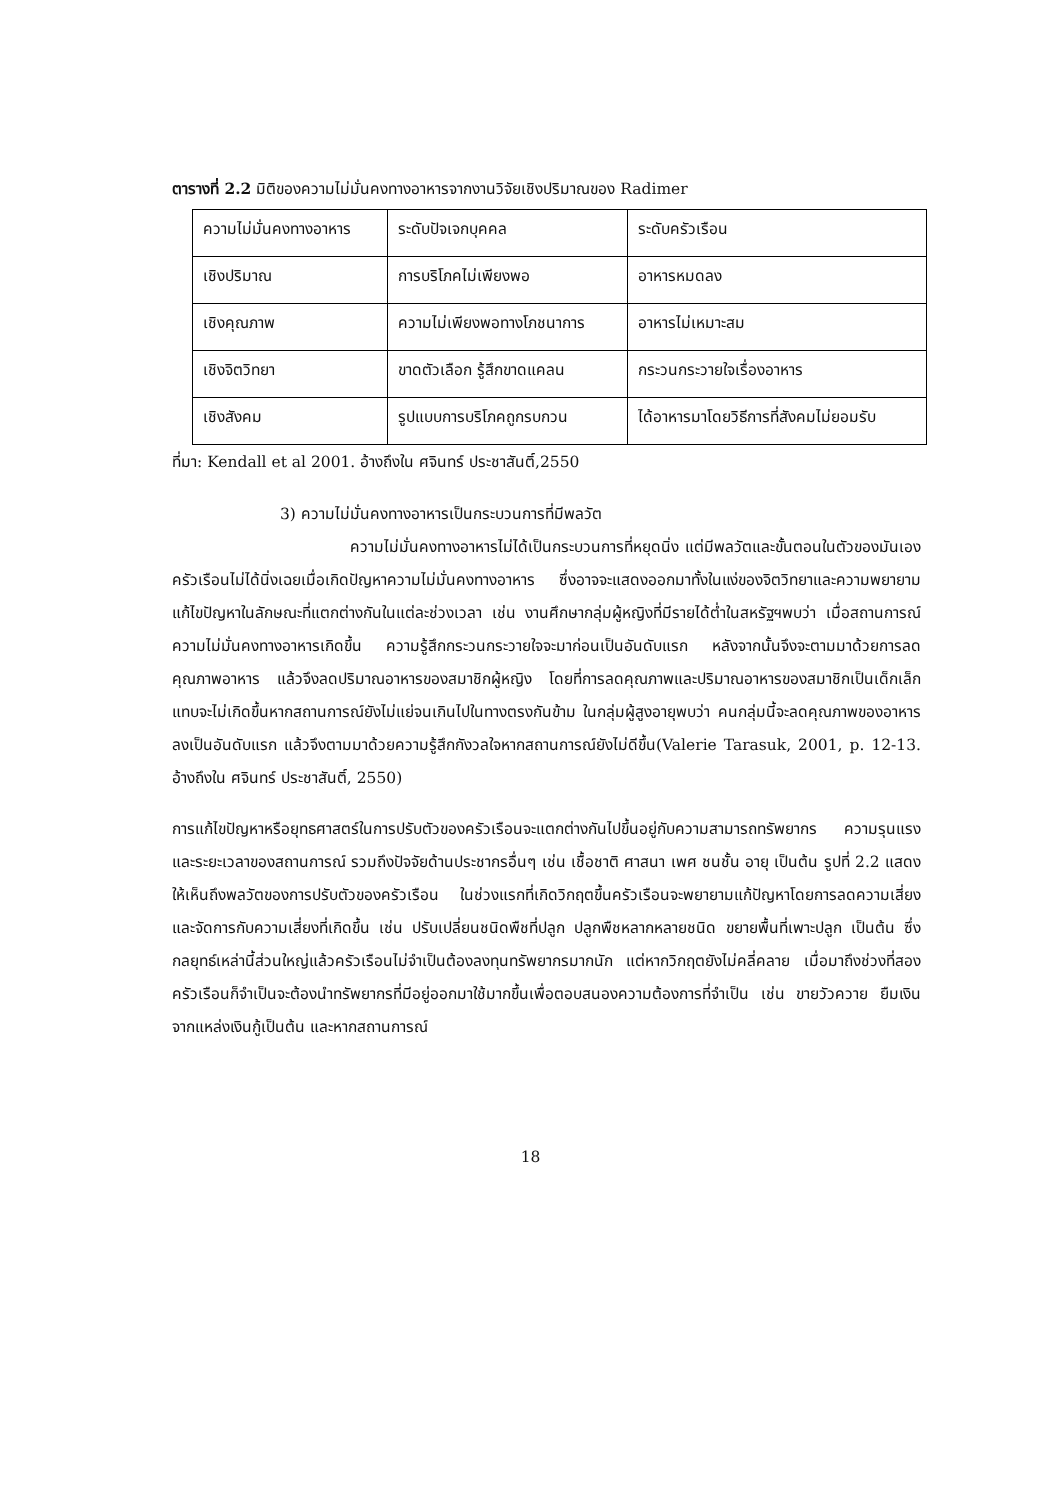ตารางที่ 2.2 มิติของความไม่มั่นคงทางอาหารจากงานวิจัยเชิงปริมาณของ Radimer
| ความไม่มั่นคงทางอาหาร | ระดับปัจเจกบุคคล | ระดับครัวเรือน |
| เชิงปริมาณ | การบริโภคไม่เพียงพอ | อาหารหมดลง |
| เชิงคุณภาพ | ความไม่เพียงพอทางโภชนาการ | อาหารไม่เหมาะสม |
| เชิงจิตวิทยา | ขาดตัวเลือก รู้สึกขาดแคลน | กระวนกระวายใจเรื่องอาหาร |
| เชิงสังคม | รูปแบบการบริโภคถูกรบกวน | ได้อาหารมาโดยวิธีการที่สังคมไม่ยอมรับ |
ที่มา: Kendall et al 2001. อ้างถึงใน ศจินทร์ ประชาสันติ์,2550
3) ความไม่มั่นคงทางอาหารเป็นกระบวนการที่มีพลวัต
ความไม่มั่นคงทางอาหารไม่ได้เป็นกระบวนการที่หยุดนิ่ง แต่มีพลวัตและขั้นตอนในตัวของมันเองครัวเรือนไม่ได้นิ่งเฉยเมื่อเกิดปัญหาความไม่มั่นคงทางอาหาร ซึ่งอาจจะแสดงออกมาทั้งในแง่ของจิตวิทยาและความพยายามแก้ไขปัญหาในลักษณะที่แตกต่างกันในแต่ละช่วงเวลา เช่น งานศึกษากลุ่มผู้หญิงที่มีรายได้ต่ำในสหรัฐฯพบว่า เมื่อสถานการณ์ความไม่มั่นคงทางอาหารเกิดขึ้น ความรู้สึกกระวนกระวายใจจะมาก่อนเป็นอันดับแรก หลังจากนั้นจึงจะตามมาด้วยการลดคุณภาพอาหาร แล้วจึงลดปริมาณอาหารของสมาชิกผู้หญิง โดยที่การลดคุณภาพและปริมาณอาหารของสมาชิกเป็นเด็กเล็กแทบจะไม่เกิดขึ้นหากสถานการณ์ยังไม่แย่จนเกินไปในทางตรงกันข้าม ในกลุ่มผู้สูงอายุพบว่า คนกลุ่มนี้จะลดคุณภาพของอาหารลงเป็นอันดับแรก แล้วจึงตามมาด้วยความรู้สึกกังวลใจหากสถานการณ์ยังไม่ดีขึ้น(Valerie Tarasuk, 2001, p. 12-13. อ้างถึงใน ศจินทร์ ประชาสันติ์, 2550)
การแก้ไขปัญหาหรือยุทธศาสตร์ในการปรับตัวของครัวเรือนจะแตกต่างกันไปขึ้นอยู่กับความสามารถทรัพยากร ความรุนแรงและระยะเวลาของสถานการณ์ รวมถึงปัจจัยด้านประชากรอื่นๆ เช่น เชื้อชาติ ศาสนา เพศ ชนชั้น อายุ เป็นต้น รูปที่ 2.2 แสดงให้เห็นถึงพลวัตของการปรับตัวของครัวเรือน ในช่วงแรกที่เกิดวิกฤตขึ้นครัวเรือนจะพยายามแก้ปัญหาโดยการลดความเสี่ยงและจัดการกับความเสี่ยงที่เกิดขึ้น เช่น ปรับเปลี่ยนชนิดพืชที่ปลูก ปลูกพืชหลากหลายชนิด ขยายพื้นที่เพาะปลูก เป็นต้น ซึ่งกลยุทธ์เหล่านี้ส่วนใหญ่แล้วครัวเรือนไม่จำเป็นต้องลงทุนทรัพยากรมากนัก แต่หากวิกฤตยังไม่คลี่คลาย เมื่อมาถึงช่วงที่สอง ครัวเรือนก็จำเป็นจะต้องนำทรัพยากรที่มีอยู่ออกมาใช้มากขึ้นเพื่อตอบสนองความต้องการที่จำเป็น เช่น ขายวัวควาย ยืมเงินจากแหล่งเงินกู้เป็นต้น และหากสถานการณ์
18